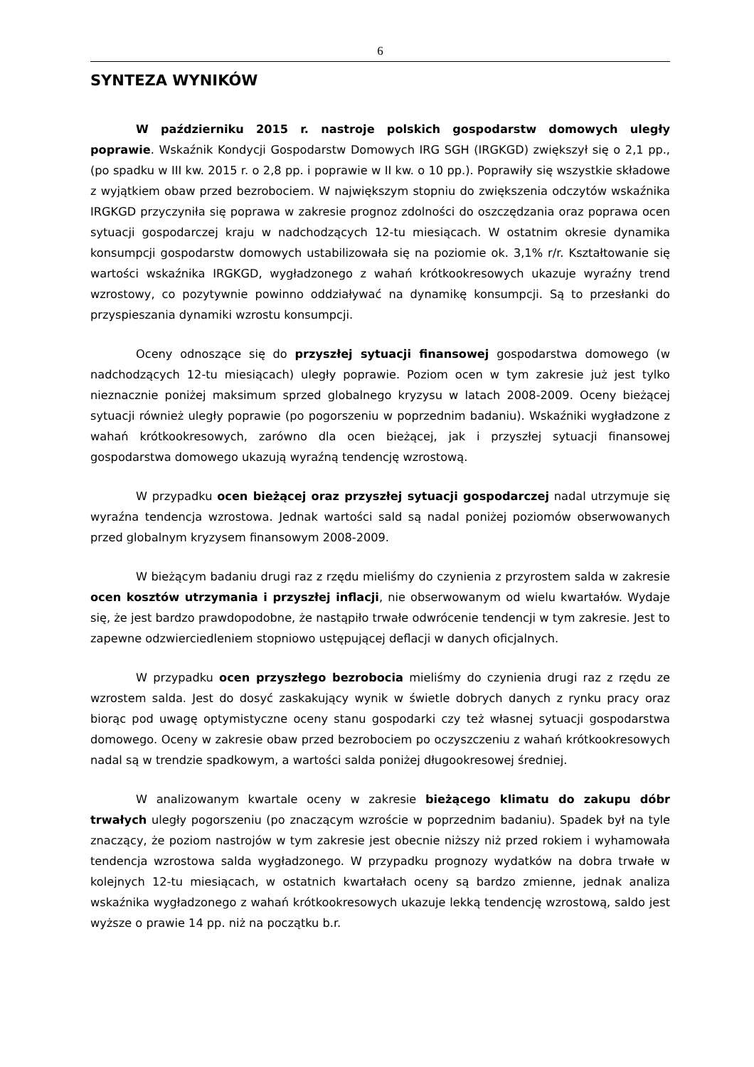6
SYNTEZA WYNIKÓW
W październiku 2015 r. nastroje polskich gospodarstw domowych uległy poprawie. Wskaźnik Kondycji Gospodarstw Domowych IRG SGH (IRGKGD) zwiększył się o 2,1 pp., (po spadku w III kw. 2015 r. o 2,8 pp. i poprawie w II kw. o 10 pp.). Poprawiły się wszystkie składowe z wyjątkiem obaw przed bezrobociem. W największym stopniu do zwiększenia odczytów wskaźnika IRGKGD przyczyniła się poprawa w zakresie prognoz zdolności do oszczędzania oraz poprawa ocen sytuacji gospodarczej kraju w nadchodzących 12-tu miesiącach. W ostatnim okresie dynamika konsumpcji gospodarstw domowych ustabilizowała się na poziomie ok. 3,1% r/r. Kształtowanie się wartości wskaźnika IRGKGD, wygładzonego z wahań krótkookresowych ukazuje wyraźny trend wzrostowy, co pozytywnie powinno oddziaływać na dynamikę konsumpcji. Są to przesłanki do przyspieszania dynamiki wzrostu konsumpcji.
Oceny odnoszące się do przyszłej sytuacji finansowej gospodarstwa domowego (w nadchodzących 12-tu miesiącach) uległy poprawie. Poziom ocen w tym zakresie już jest tylko nieznacznie poniżej maksimum sprzed globalnego kryzysu w latach 2008-2009. Oceny bieżącej sytuacji również uległy poprawie (po pogorszeniu w poprzednim badaniu). Wskaźniki wygładzone z wahań krótkookresowych, zarówno dla ocen bieżącej, jak i przyszłej sytuacji finansowej gospodarstwa domowego ukazują wyraźną tendencję wzrostową.
W przypadku ocen bieżącej oraz przyszłej sytuacji gospodarczej nadal utrzymuje się wyraźna tendencja wzrostowa. Jednak wartości sald są nadal poniżej poziomów obserwowanych przed globalnym kryzysem finansowym 2008-2009.
W bieżącym badaniu drugi raz z rzędu mieliśmy do czynienia z przyrostem salda w zakresie ocen kosztów utrzymania i przyszłej inflacji, nie obserwowanym od wielu kwartałów. Wydaje się, że jest bardzo prawdopodobne, że nastąpiło trwałe odwrócenie tendencji w tym zakresie. Jest to zapewne odzwierciedleniem stopniowo ustępującej deflacji w danych oficjalnych.
W przypadku ocen przyszłego bezrobocia mieliśmy do czynienia drugi raz z rzędu ze wzrostem salda. Jest do dosyć zaskakujący wynik w świetle dobrych danych z rynku pracy oraz biorąc pod uwagę optymistyczne oceny stanu gospodarki czy też własnej sytuacji gospodarstwa domowego. Oceny w zakresie obaw przed bezrobociem po oczyszczeniu z wahań krótkookresowych nadal są w trendzie spadkowym, a wartości salda poniżej długookresowej średniej.
W analizowanym kwartale oceny w zakresie bieżącego klimatu do zakupu dóbr trwałych uległy pogorszeniu (po znaczącym wzroście w poprzednim badaniu). Spadek był na tyle znaczący, że poziom nastrojów w tym zakresie jest obecnie niższy niż przed rokiem i wyhamowała tendencja wzrostowa salda wygładzonego. W przypadku prognozy wydatków na dobra trwałe w kolejnych 12-tu miesiącach, w ostatnich kwartałach oceny są bardzo zmienne, jednak analiza wskaźnika wygładzonego z wahań krótkookresowych ukazuje lekką tendencję wzrostową, saldo jest wyższe o prawie 14 pp. niż na początku b.r.